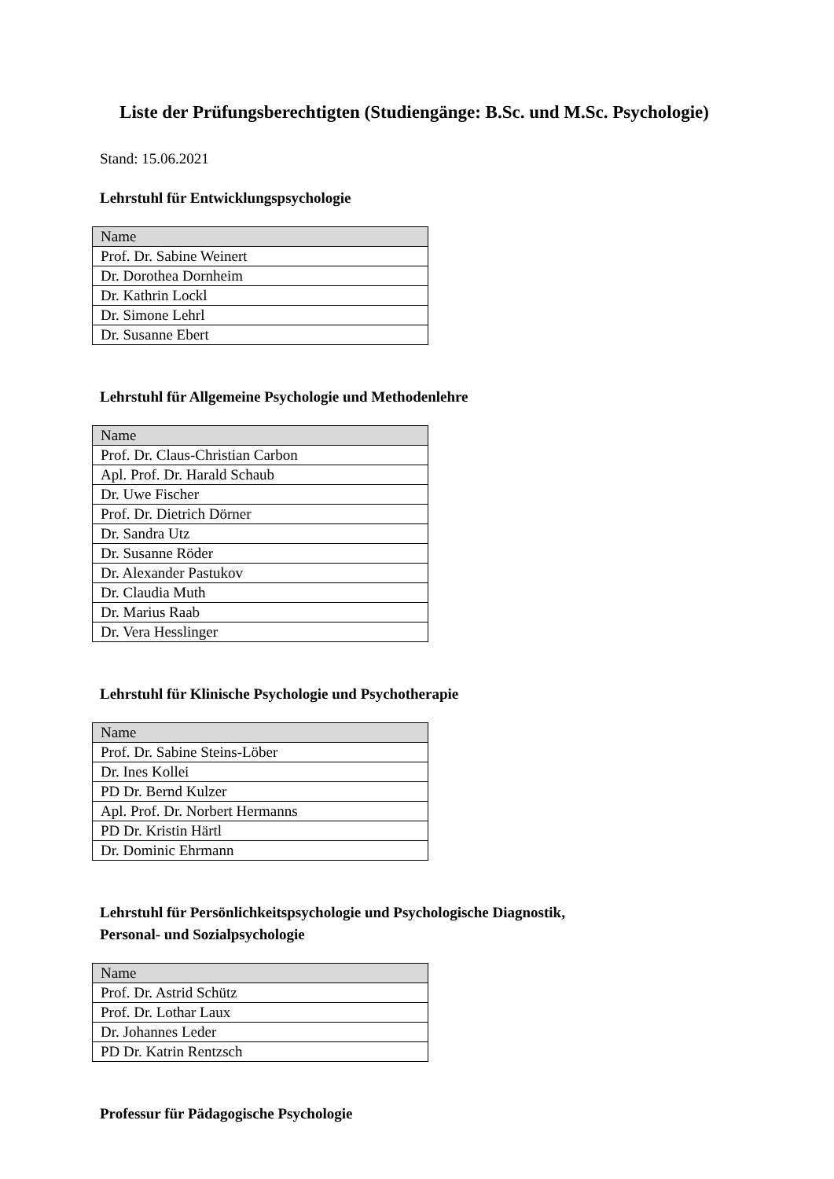Liste der Prüfungsberechtigten (Studiengänge: B.Sc. und M.Sc. Psychologie)
Stand: 15.06.2021
Lehrstuhl für Entwicklungspsychologie
| Name |
| --- |
| Prof. Dr. Sabine Weinert |
| Dr. Dorothea Dornheim |
| Dr. Kathrin Lockl |
| Dr. Simone Lehrl |
| Dr. Susanne Ebert |
Lehrstuhl für Allgemeine Psychologie und Methodenlehre
| Name |
| --- |
| Prof. Dr. Claus-Christian Carbon |
| Apl. Prof. Dr. Harald Schaub |
| Dr. Uwe Fischer |
| Prof. Dr. Dietrich Dörner |
| Dr. Sandra Utz |
| Dr. Susanne Röder |
| Dr. Alexander Pastukov |
| Dr. Claudia Muth |
| Dr. Marius Raab |
| Dr. Vera Hesslinger |
Lehrstuhl für Klinische Psychologie und Psychotherapie
| Name |
| --- |
| Prof. Dr. Sabine Steins-Löber |
| Dr. Ines Kollei |
| PD Dr. Bernd Kulzer |
| Apl. Prof. Dr. Norbert Hermanns |
| PD Dr. Kristin Härtl |
| Dr. Dominic Ehrmann |
Lehrstuhl für Persönlichkeitspsychologie und Psychologische Diagnostik,
Personal- und Sozialpsychologie
| Name |
| --- |
| Prof. Dr. Astrid Schütz |
| Prof. Dr. Lothar Laux |
| Dr. Johannes Leder |
| PD Dr. Katrin Rentzsch |
Professur für Pädagogische Psychologie